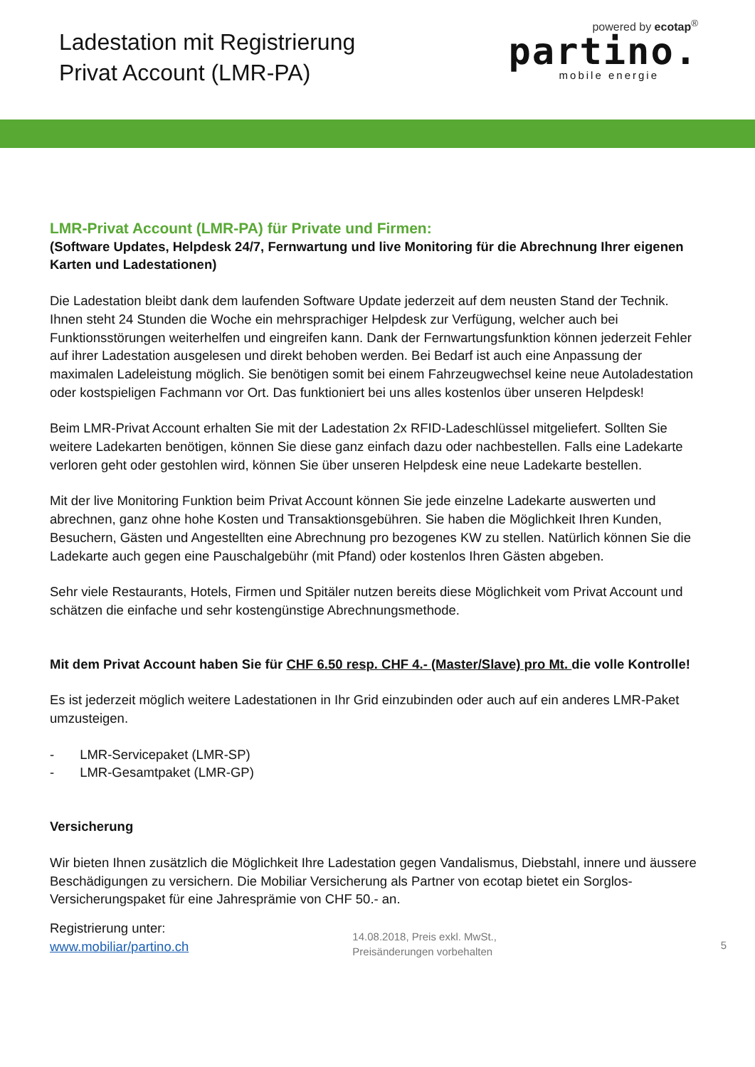Ladestation mit Registrierung
Privat Account (LMR-PA)
powered by ecotap<sup>®</sup>
partino.
mobile energie
LMR-Privat Account (LMR-PA) für Private und Firmen:
(Software Updates, Helpdesk 24/7, Fernwartung und live Monitoring für die Abrechnung Ihrer eigenen Karten und Ladestationen)
Die Ladestation bleibt dank dem laufenden Software Update jederzeit auf dem neusten Stand der Technik. Ihnen steht 24 Stunden die Woche ein mehrsprachiger Helpdesk zur Verfügung, welcher auch bei Funktionsstörungen weiterhelfen und eingreifen kann. Dank der Fernwartungsfunktion können jederzeit Fehler auf ihrer Ladestation ausgelesen und direkt behoben werden. Bei Bedarf ist auch eine Anpassung der maximalen Ladeleistung möglich. Sie benötigen somit bei einem Fahrzeugwechsel keine neue Autoladestation oder kostspieligen Fachmann vor Ort. Das funktioniert bei uns alles kostenlos über unseren Helpdesk!
Beim LMR-Privat Account erhalten Sie mit der Ladestation 2x RFID-Ladeschlüssel mitgeliefert. Sollten Sie weitere Ladekarten benötigen, können Sie diese ganz einfach dazu oder nachbestellen. Falls eine Ladekarte verloren geht oder gestohlen wird, können Sie über unseren Helpdesk eine neue Ladekarte bestellen.
Mit der live Monitoring Funktion beim Privat Account können Sie jede einzelne Ladekarte auswerten und abrechnen, ganz ohne hohe Kosten und Transaktionsgebühren. Sie haben die Möglichkeit Ihren Kunden, Besuchern, Gästen und Angestellten eine Abrechnung pro bezogenes KW zu stellen. Natürlich können Sie die Ladekarte auch gegen eine Pauschalgebühr (mit Pfand) oder kostenlos Ihren Gästen abgeben.
Sehr viele Restaurants, Hotels, Firmen und Spitäler nutzen bereits diese Möglichkeit vom Privat Account und schätzen die einfache und sehr kostengünstige Abrechnungsmethode.
Mit dem Privat Account haben Sie für CHF 6.50 resp. CHF 4.- (Master/Slave) pro Mt. die volle Kontrolle!
Es ist jederzeit möglich weitere Ladestationen in Ihr Grid einzubinden oder auch auf ein anderes LMR-Paket umzusteigen.
- LMR-Servicepaket (LMR-SP)
- LMR-Gesamtpaket (LMR-GP)
Versicherung
Wir bieten Ihnen zusätzlich die Möglichkeit Ihre Ladestation gegen Vandalismus, Diebstahl, innere und äussere Beschädigungen zu versichern. Die Mobiliar Versicherung als Partner von ecotap bietet ein Sorglos-Versicherungspaket für eine Jahresprämie von CHF 50.- an.
Registrierung unter:
www.mobiliar/partino.ch
14.08.2018, Preis exkl. MwSt.,
Preisänderungen vorbehalten
5